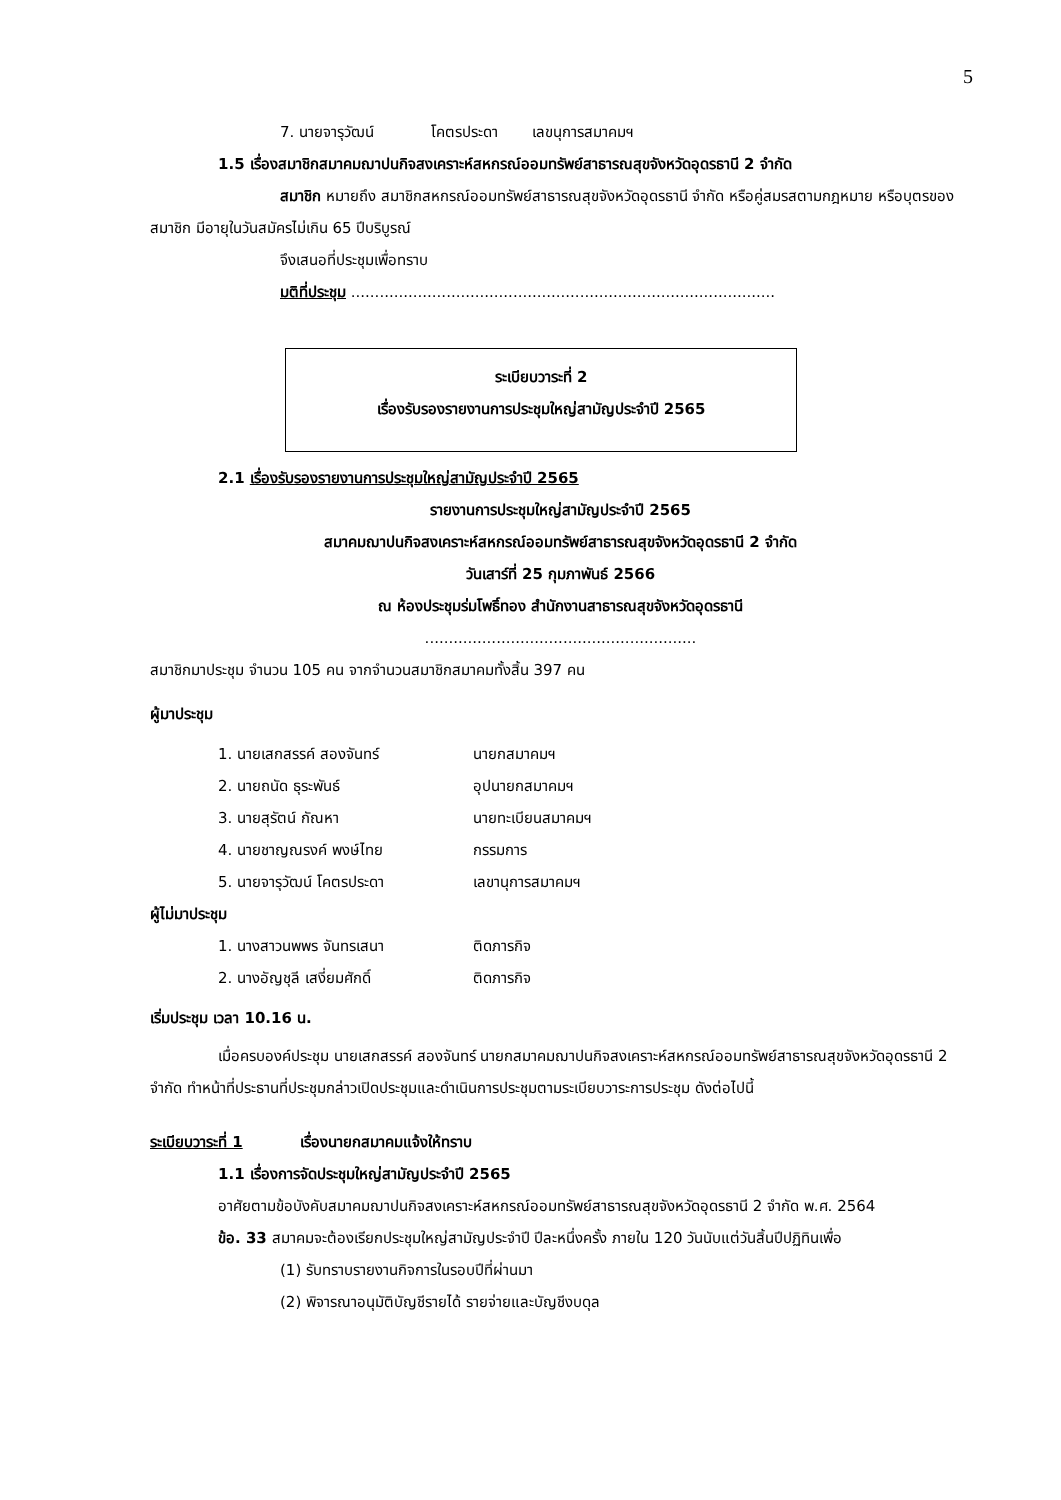5
7. นายจารุวัฒน์ โคตรประดา เลขนุการสมาคมฯ
1.5 เรื่องสมาชิกสมาคมฌาปนกิจสงเคราะห์สหกรณ์ออมทรัพย์สาธารณสุขจังหวัดอุดรธานี 2 จำกัด
สมาชิก หมายถึง สมาชิกสหกรณ์ออมทรัพย์สาธารณสุขจังหวัดอุดรธานี จำกัด หรือคู่สมรสตามกฎหมาย หรือบุตรของสมาชิก มีอายุในวันสมัครไม่เกิน 65 ปีบริบูรณ์
จึงเสนอที่ประชุมเพื่อทราบ
มติที่ประชุม .........................................................................................
ระเบียบวาระที่ 2
เรื่องรับรองรายงานการประชุมใหญ่สามัญประจำปี 2565
2.1 เรื่องรับรองรายงานการประชุมใหญ่สามัญประจำปี 2565
รายงานการประชุมใหญ่สามัญประจำปี 2565
สมาคมฌาปนกิจสงเคราะห์สหกรณ์ออมทรัพย์สาธารณสุขจังหวัดอุดรธานี 2 จำกัด
วันเสาร์ที่ 25 กุมภาพันธ์ 2566
ณ ห้องประชุมร่มโพธิ์ทอง สำนักงานสาธารณสุขจังหวัดอุดรธานี
.........................................................
สมาชิกมาประชุม จำนวน 105 คน จากจำนวนสมาชิกสมาคมทั้งสิ้น 397 คน
ผู้มาประชุม
1. นายเสกสรรค์ สองจันทร์ นายกสมาคมฯ
2. นายถนัด ธุระพันธ์ อุปนายกสมาคมฯ
3. นายสุรัตน์ กัณหา นายทะเบียนสมาคมฯ
4. นายชาญณรงค์ พงษ์ไทย กรรมการ
5. นายจารุวัฒน์ โคตรประดา เลขานุการสมาคมฯ
ผู้ไม่มาประชุม
1. นางสาวนพพร จันทรเสนา ติดภารกิจ
2. นางอัญชุลี เสงี่ยมศักดิ์ ติดภารกิจ
เริ่มประชุม เวลา 10.16 น.
เมื่อครบองค์ประชุม นายเสกสรรค์ สองจันทร์ นายกสมาคมฌาปนกิจสงเคราะห์สหกรณ์ออมทรัพย์สาธารณสุขจังหวัดอุดรธานี 2 จำกัด ทำหน้าที่ประธานที่ประชุมกล่าวเปิดประชุมและดำเนินการประชุมตามระเบียบวาระการประชุม ดังต่อไปนี้
ระเบียบวาระที่ 1 เรื่องนายกสมาคมแจ้งให้ทราบ
1.1 เรื่องการจัดประชุมใหญ่สามัญประจำปี 2565
อาศัยตามข้อบังคับสมาคมฌาปนกิจสงเคราะห์สหกรณ์ออมทรัพย์สาธารณสุขจังหวัดอุดรธานี 2 จำกัด พ.ศ. 2564
ข้อ. 33 สมาคมจะต้องเรียกประชุมใหญ่สามัญประจำปี ปีละหนึ่งครั้ง ภายใน 120 วันนับแต่วันสิ้นปีปฏิทินเพื่อ
(1) รับทราบรายงานกิจการในรอบปีที่ผ่านมา
(2) พิจารณาอนุมัติบัญชีรายได้ รายจ่ายและบัญชีงบดุล